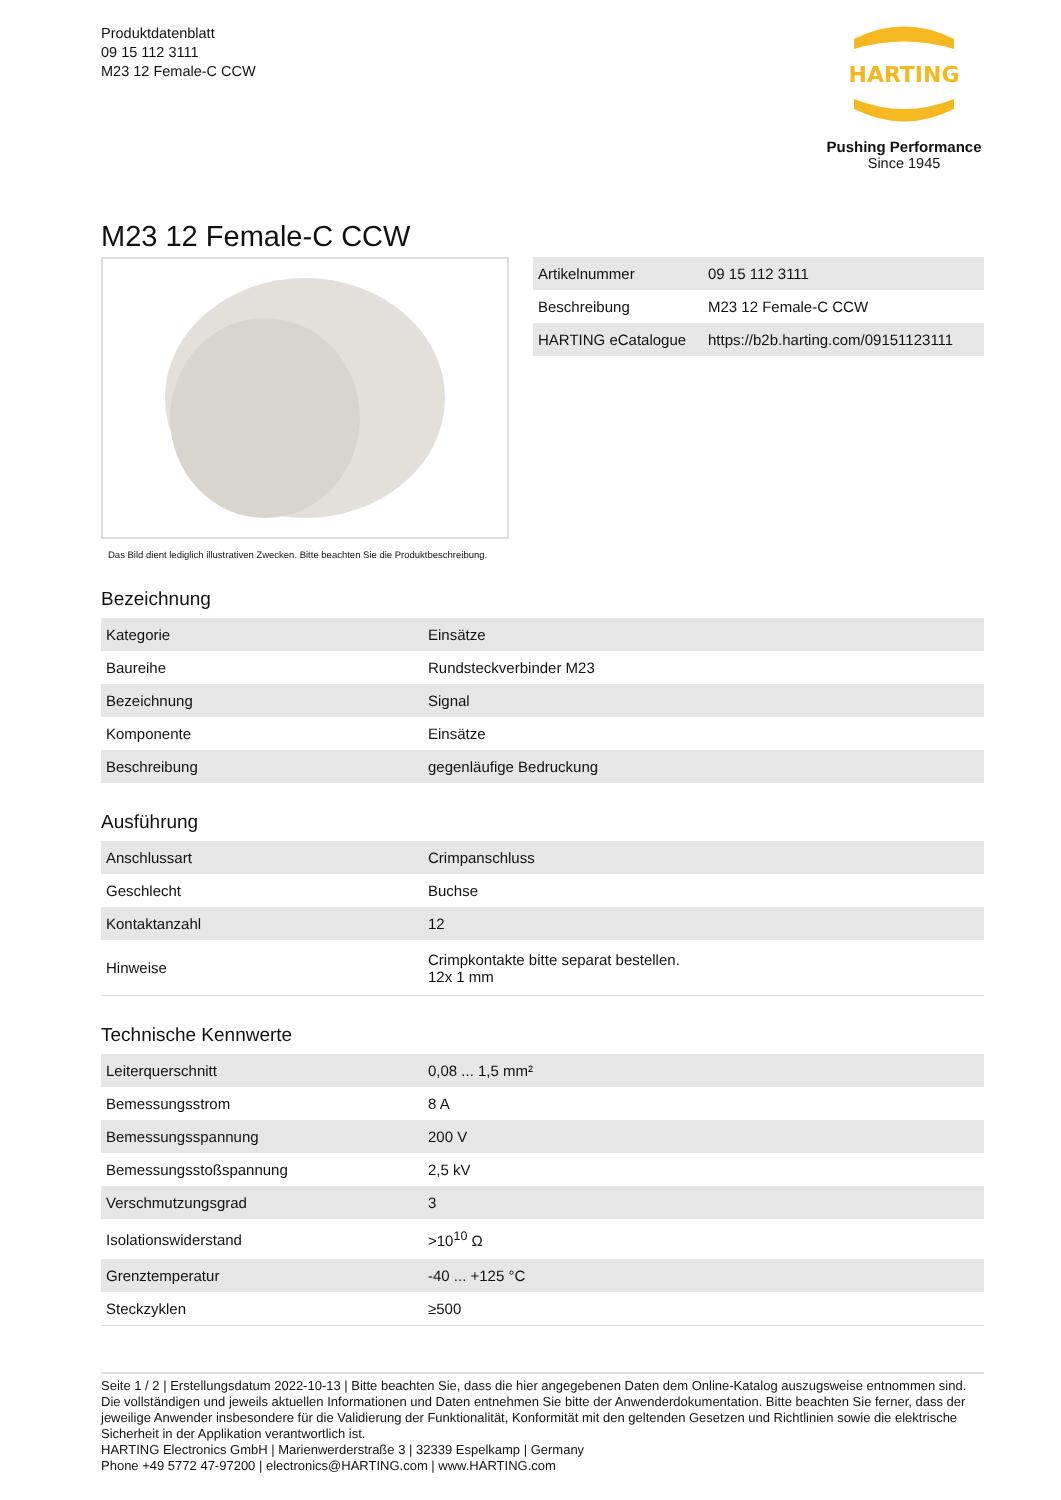Produktdatenblatt
09 15 112 3111
M23 12 Female-C CCW
HARTING
Pushing Performance
Since 1945
M23 12 Female-C CCW
Das Bild dient lediglich illustrativen Zwecken. Bitte beachten Sie die Produktbeschreibung.
| Artikelnummer | 09 15 112 3111 |
| Beschreibung | M23 12 Female-C CCW |
| HARTING eCatalogue | https://b2b.harting.com/09151123111 |
Bezeichnung
| Kategorie | Einsätze |
| Baureihe | Rundsteckverbinder M23 |
| Bezeichnung | Signal |
| Komponente | Einsätze |
| Beschreibung | gegenläufige Bedruckung |
Ausführung
| Anschlussart | Crimpanschluss |
| Geschlecht | Buchse |
| Kontaktanzahl | 12 |
| Hinweise | Crimpkontakte bitte separat bestellen. 12x 1 mm |
Technische Kennwerte
| Leiterquerschnitt | 0,08 ... 1,5 mm² |
| Bemessungsstrom | 8 A |
| Bemessungsspannung | 200 V |
| Bemessungsstoßspannung | 2,5 kV |
| Verschmutzungsgrad | 3 |
| Isolationswiderstand | >10<sup>10</sup> Ω |
| Grenztemperatur | -40 ... +125 °C |
| Steckzyklen | ≥500 |
Seite 1 / 2 | Erstellungsdatum 2022-10-13 | Bitte beachten Sie, dass die hier angegebenen Daten dem Online-Katalog auszugsweise entnommen sind. Die vollständigen und jeweils aktuellen Informationen und Daten entnehmen Sie bitte der Anwenderdokumentation. Bitte beachten Sie ferner, dass der jeweilige Anwender insbesondere für die Validierung der Funktionalität, Konformität mit den geltenden Gesetzen und Richtlinien sowie die elektrische Sicherheit in der Applikation verantwortlich ist.
HARTING Electronics GmbH | Marienwerderstraße 3 | 32339 Espelkamp | Germany
Phone +49 5772 47-97200 | electronics@HARTING.com | www.HARTING.com